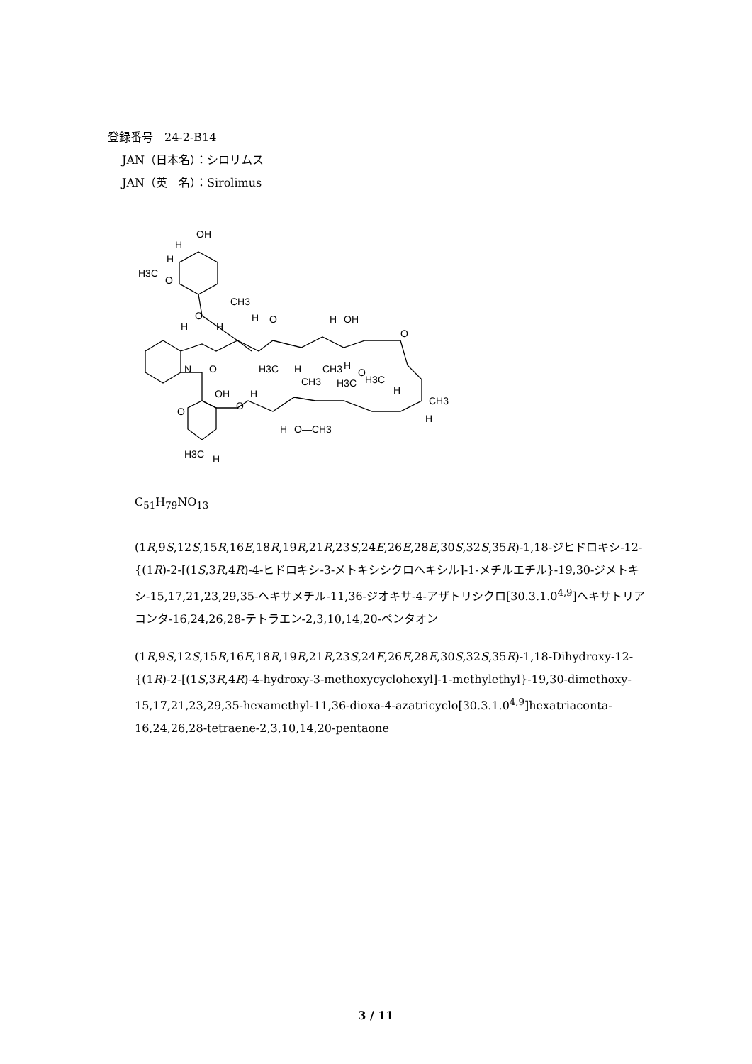登録番号　24-2-B14
JAN（日本名）：シロリムス
JAN（英　名）：Sirolimus
OH
H
H
H3C
O
CH3
H
O
H
H
O
H
OH
O
H3C
H
CH3
H
O
H3C
H3C
H
CH3
CH3
H
N
O
OH
O
H
O
H
O—CH3
H3C
H
C<sub>51</sub>H<sub>79</sub>NO<sub>13</sub>
(1R,9S,12S,15R,16E,18R,19R,21R,23S,24E,26E,28E,30S,32S,35R)-1,18-ジヒドロキシ-12-{(1R)-2-[(1S,3R,4R)-4-ヒドロキシ-3-メトキシシクロヘキシル]-1-メチルエチル}-19,30-ジメトキシ-15,17,21,23,29,35-ヘキサメチル-11,36-ジオキサ-4-アザトリシクロ[30.3.1.0<sup>4,9</sup>]ヘキサトリアコンタ-16,24,26,28-テトラエン-2,3,10,14,20-ペンタオン
(1R,9S,12S,15R,16E,18R,19R,21R,23S,24E,26E,28E,30S,32S,35R)-1,18-Dihydroxy-12-{(1R)-2-[(1S,3R,4R)-4-hydroxy-3-methoxycyclohexyl]-1-methylethyl}-19,30-dimethoxy-15,17,21,23,29,35-hexamethyl-11,36-dioxa-4-azatricyclo[30.3.1.0<sup>4,9</sup>]hexatriaconta-16,24,26,28-tetraene-2,3,10,14,20-pentaone
3 / 11